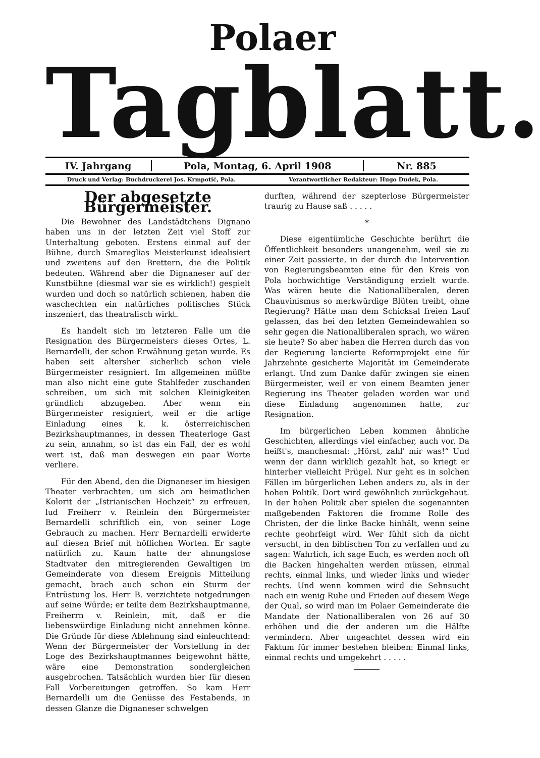Polaer
Tagblatt.
IV. Jahrgang Pola, Montag, 6. April 1908 Nr. 885
Druck und Verlag: Buchdruckerei Jos. Krmpotić, Pola.
Verantwortlicher Redakteur: Hugo Dudek, Pola.
Der abgesetzte Bürgermeister.
Die Bewohner des Landstädtchens Dignano haben uns in der letzten Zeit viel Stoff zur Unterhaltung geboten. Erstens einmal auf der Bühne, durch Smareglias Meisterkunst idealisiert und zweitens auf den Brettern, die die Politik bedeuten. Während aber die Dignaneser auf der Kunstbühne (diesmal war sie es wirklich!) gespielt wurden und doch so natürlich schienen, haben die waschechten ein natürliches politisches Stück inszeniert, das theatralisch wirkt.
Es handelt sich im letzteren Falle um die Resignation des Bürgermeisters dieses Ortes, L. Bernardelli, der schon Erwähnung getan wurde. Es haben seit altersher sicherlich schon viele Bürgermeister resigniert. Im allgemeinen müßte man also nicht eine gute Stahlfeder zuschanden schreiben, um sich mit solchen Kleinigkeiten gründlich abzugeben. Aber wenn ein Bürgermeister resigniert, weil er die artige Einladung eines k. k. österreichischen Bezirkshauptmannes, in dessen Theaterloge Gast zu sein, annahm, so ist das ein Fall, der es wohl wert ist, daß man deswegen ein paar Worte verliere.
Für den Abend, den die Dignaneser im hiesigen Theater verbrachten, um sich am heimatlichen Kolorit der „Istrianischen Hochzeit“ zu erfreuen, lud Freiherr v. Reinlein den Bürgermeister Bernardelli schriftlich ein, von seiner Loge Gebrauch zu machen. Herr Bernardelli erwiderte auf diesen Brief mit höflichen Worten. Er sagte natürlich zu. Kaum hatte der ahnungslose Stadtvater den mitregierenden Gewaltigen im Gemeinderate von diesem Ereignis Mitteilung gemacht, brach auch schon ein Sturm der Entrüstung los. Herr B. verzichtete notgedrungen auf seine Würde; er teilte dem Bezirkshauptmanne, Freiherrn v. Reinlein, mit, daß er die liebenswürdige Einladung nicht annehmen könne. Die Gründe für diese Ablehnung sind einleuchtend: Wenn der Bürgermeister der Vorstellung in der Loge des Bezirkshauptmannes beigewohnt hätte, wäre eine Demonstration sondergleichen ausgebrochen. Tatsächlich wurden hier für diesen Fall Vorbereitungen getroffen. So kam Herr Bernardelli um die Genüsse des Festabends, in dessen Glanze die Dignaneser schwelgen
durften, während der szepterlose Bürgermeister traurig zu Hause saß . . . . .
*
Diese eigentümliche Geschichte berührt die Öffentlichkeit besonders unangenehm, weil sie zu einer Zeit passierte, in der durch die Intervention von Regierungsbeamten eine für den Kreis von Pola hochwichtige Verständigung erzielt wurde. Was wären heute die Nationalliberalen, deren Chauvinismus so merkwürdige Blüten treibt, ohne Regierung? Hätte man dem Schicksal freien Lauf gelassen, das bei den letzten Gemeindewahlen so sehr gegen die Nationalliberalen sprach, wo wären sie heute? So aber haben die Herren durch das von der Regierung lancierte Reformprojekt eine für Jahrzehnte gesicherte Majorität im Gemeinderate erlangt. Und zum Danke dafür zwingen sie einen Bürgermeister, weil er von einem Beamten jener Regierung ins Theater geladen worden war und diese Einladung angenommen hatte, zur Resignation.
Im bürgerlichen Leben kommen ähnliche Geschichten, allerdings viel einfacher, auch vor. Da heißt's, manchesmal: „Hörst, zahl' mir was!“ Und wenn der dann wirklich gezahlt hat, so kriegt er hinterher vielleicht Prügel. Nur geht es in solchen Fällen im bürgerlichen Leben anders zu, als in der hohen Politik. Dort wird gewöhnlich zurückgehaut. In der hohen Politik aber spielen die sogenannten maßgebenden Faktoren die fromme Rolle des Christen, der die linke Backe hinhält, wenn seine rechte geohrfeigt wird. Wer fühlt sich da nicht versucht, in den biblischen Ton zu verfallen und zu sagen: Wahrlich, ich sage Euch, es werden noch oft die Backen hingehalten werden müssen, einmal rechts, einmal links, und wieder links und wieder rechts. Und wenn kommen wird die Sehnsucht nach ein wenig Ruhe und Frieden auf diesem Wege der Qual, so wird man im Polaer Gemeinderate die Mandate der Nationalliberalen von 26 auf 30 erhöhen und die der anderen um die Hälfte vermindern. Aber ungeachtet dessen wird ein Faktum für immer bestehen bleiben: Einmal links, einmal rechts und umgekehrt . . . . .